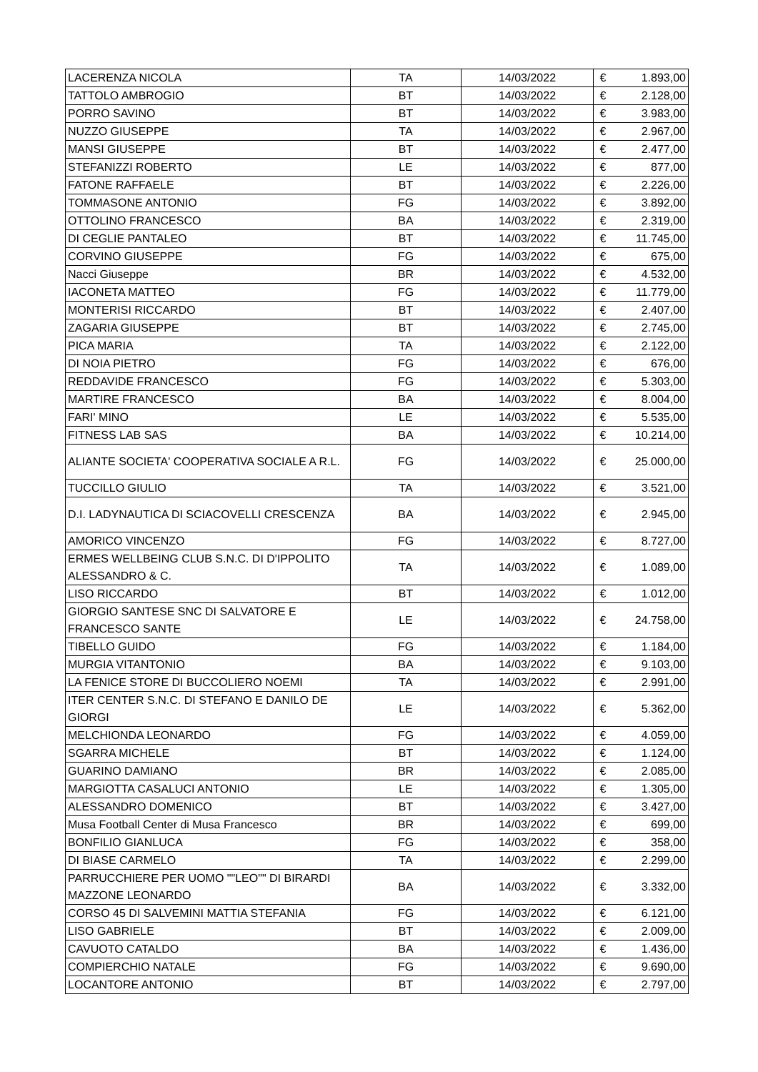| LACERENZA NICOLA | TA | 14/03/2022 | € | 1.893,00 |
| TATTOLO AMBROGIO | BT | 14/03/2022 | € | 2.128,00 |
| PORRO SAVINO | BT | 14/03/2022 | € | 3.983,00 |
| NUZZO GIUSEPPE | TA | 14/03/2022 | € | 2.967,00 |
| MANSI GIUSEPPE | BT | 14/03/2022 | € | 2.477,00 |
| STEFANIZZI ROBERTO | LE | 14/03/2022 | € | 877,00 |
| FATONE RAFFAELE | BT | 14/03/2022 | € | 2.226,00 |
| TOMMASONE ANTONIO | FG | 14/03/2022 | € | 3.892,00 |
| OTTOLINO FRANCESCO | BA | 14/03/2022 | € | 2.319,00 |
| DI CEGLIE PANTALEO | BT | 14/03/2022 | € | 11.745,00 |
| CORVINO GIUSEPPE | FG | 14/03/2022 | € | 675,00 |
| Nacci Giuseppe | BR | 14/03/2022 | € | 4.532,00 |
| IACONETA MATTEO | FG | 14/03/2022 | € | 11.779,00 |
| MONTERISI RICCARDO | BT | 14/03/2022 | € | 2.407,00 |
| ZAGARIA GIUSEPPE | BT | 14/03/2022 | € | 2.745,00 |
| PICA MARIA | TA | 14/03/2022 | € | 2.122,00 |
| DI NOIA PIETRO | FG | 14/03/2022 | € | 676,00 |
| REDDAVIDE FRANCESCO | FG | 14/03/2022 | € | 5.303,00 |
| MARTIRE FRANCESCO | BA | 14/03/2022 | € | 8.004,00 |
| FARI' MINO | LE | 14/03/2022 | € | 5.535,00 |
| FITNESS LAB SAS | BA | 14/03/2022 | € | 10.214,00 |
| ALIANTE SOCIETA' COOPERATIVA SOCIALE A R.L. | FG | 14/03/2022 | € | 25.000,00 |
| TUCCILLO GIULIO | TA | 14/03/2022 | € | 3.521,00 |
| D.I. LADYNAUTICA DI SCIACOVELLI CRESCENZA | BA | 14/03/2022 | € | 2.945,00 |
| AMORICO VINCENZO | FG | 14/03/2022 | € | 8.727,00 |
| ERMES WELLBEING CLUB S.N.C. DI D'IPPOLITO ALESSANDRO & C. | TA | 14/03/2022 | € | 1.089,00 |
| LISO RICCARDO | BT | 14/03/2022 | € | 1.012,00 |
| GIORGIO SANTESE SNC DI SALVATORE E FRANCESCO SANTE | LE | 14/03/2022 | € | 24.758,00 |
| TIBELLO GUIDO | FG | 14/03/2022 | € | 1.184,00 |
| MURGIA VITANTONIO | BA | 14/03/2022 | € | 9.103,00 |
| LA FENICE STORE DI BUCCOLIERO NOEMI | TA | 14/03/2022 | € | 2.991,00 |
| ITER CENTER S.N.C. DI STEFANO E DANILO DE GIORGI | LE | 14/03/2022 | € | 5.362,00 |
| MELCHIONDA LEONARDO | FG | 14/03/2022 | € | 4.059,00 |
| SGARRA MICHELE | BT | 14/03/2022 | € | 1.124,00 |
| GUARINO DAMIANO | BR | 14/03/2022 | € | 2.085,00 |
| MARGIOTTA CASALUCI ANTONIO | LE | 14/03/2022 | € | 1.305,00 |
| ALESSANDRO DOMENICO | BT | 14/03/2022 | € | 3.427,00 |
| Musa Football Center di Musa Francesco | BR | 14/03/2022 | € | 699,00 |
| BONFILIO GIANLUCA | FG | 14/03/2022 | € | 358,00 |
| DI BIASE CARMELO | TA | 14/03/2022 | € | 2.299,00 |
| PARRUCCHIERE PER UOMO ""LEO"" DI BIRARDI MAZZONE LEONARDO | BA | 14/03/2022 | € | 3.332,00 |
| CORSO 45 DI SALVEMINI MATTIA STEFANIA | FG | 14/03/2022 | € | 6.121,00 |
| LISO GABRIELE | BT | 14/03/2022 | € | 2.009,00 |
| CAVUOTO CATALDO | BA | 14/03/2022 | € | 1.436,00 |
| COMPIERCHIO NATALE | FG | 14/03/2022 | € | 9.690,00 |
| LOCANTORE ANTONIO | BT | 14/03/2022 | € | 2.797,00 |